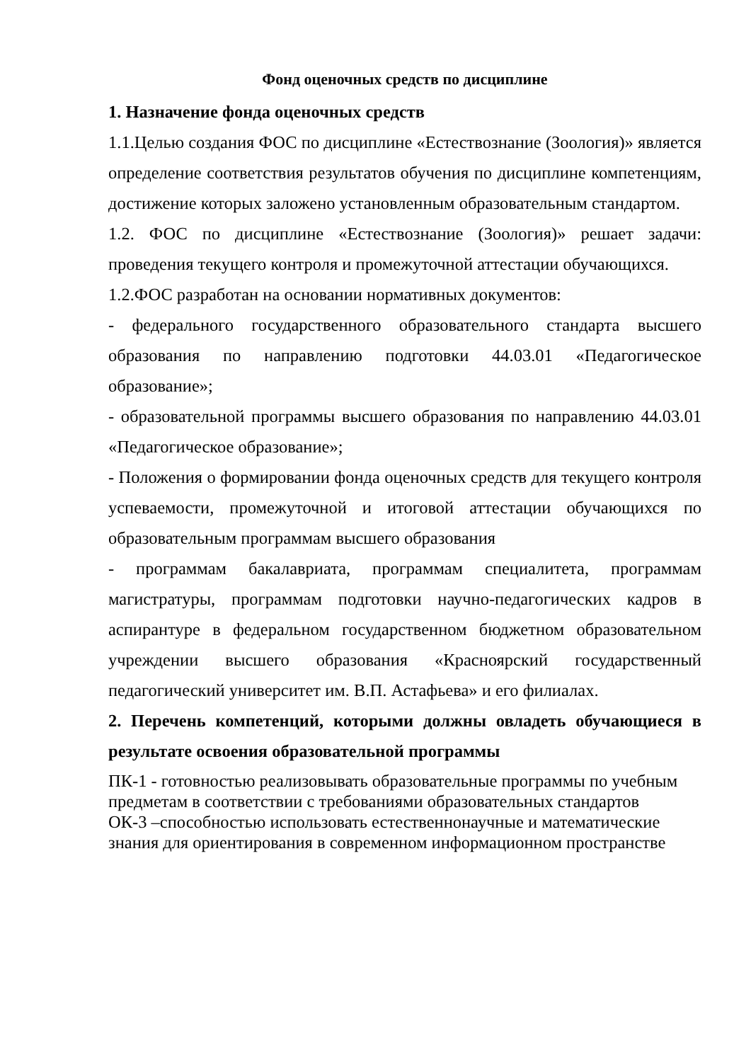Фонд оценочных средств по дисциплине
1. Назначение фонда оценочных средств
1.1.Целью создания ФОС по дисциплине «Естествознание (Зоология)» является определение соответствия результатов обучения по дисциплине компетенциям, достижение которых заложено установленным образовательным стандартом.
1.2. ФОС по дисциплине «Естествознание (Зоология)» решает задачи: проведения текущего контроля и промежуточной аттестации обучающихся.
1.2.ФОС разработан на основании нормативных документов:
- федерального государственного образовательного стандарта высшего образования по направлению подготовки 44.03.01 «Педагогическое образование»;
- образовательной программы высшего образования по направлению 44.03.01 «Педагогическое образование»;
- Положения о формировании фонда оценочных средств для текущего контроля успеваемости, промежуточной и итоговой аттестации обучающихся по образовательным программам высшего образования
- программам бакалавриата, программам специалитета, программам магистратуры, программам подготовки научно-педагогических кадров в аспирантуре в федеральном государственном бюджетном образовательном учреждении высшего образования «Красноярский государственный педагогический университет им. В.П. Астафьева» и его филиалах.
2. Перечень компетенций, которыми должны овладеть обучающиеся в результате освоения образовательной программы
ПК-1 - готовностью реализовывать образовательные программы по учебным предметам в соответствии с требованиями образовательных стандартов
ОК-3 –способностью использовать естественнонаучные и математические знания для ориентирования в современном информационном пространстве